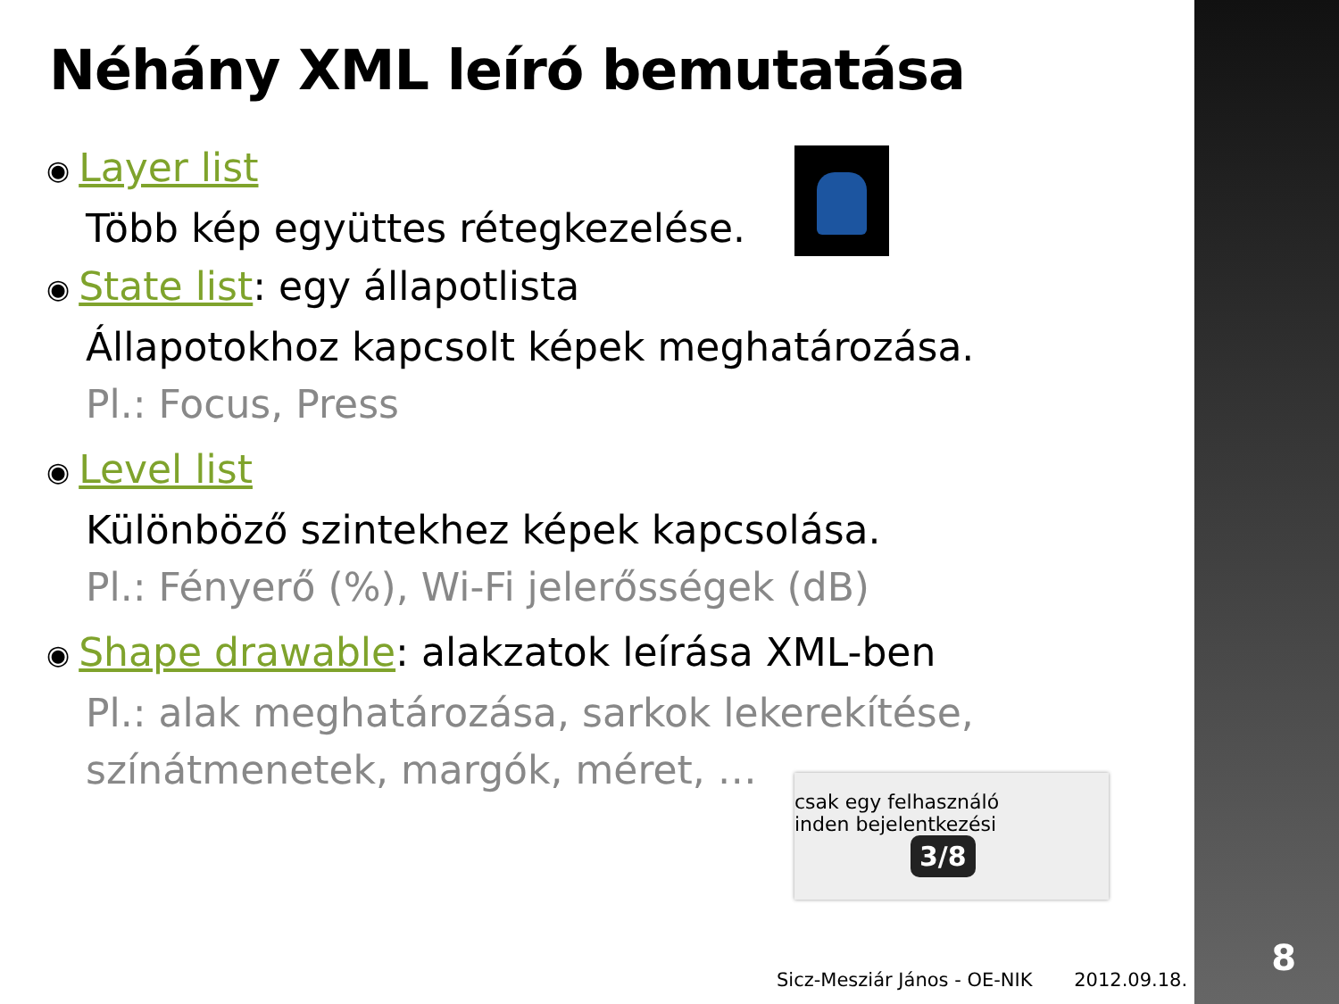8
Néhány XML leíró bemutatása
◉ Layer list
Több kép együttes rétegkezelése.
◉ State list: egy állapotlista
Állapotokhoz kapcsolt képek meghatározása.
Pl.: Focus, Press
◉ Level list
Különböző szintekhez képek kapcsolása.
Pl.: Fényerő (%), Wi-Fi jelerősségek (dB)
◉ Shape drawable: alakzatok leírása XML-ben
Pl.: alak meghatározása, sarkok lekerekítése, színátmenetek, margók, méret, …
csak egy felhasználó
inden bejelentkezési
3/8
Sicz-Mesziár János - OE-NIK 2012.09.18.